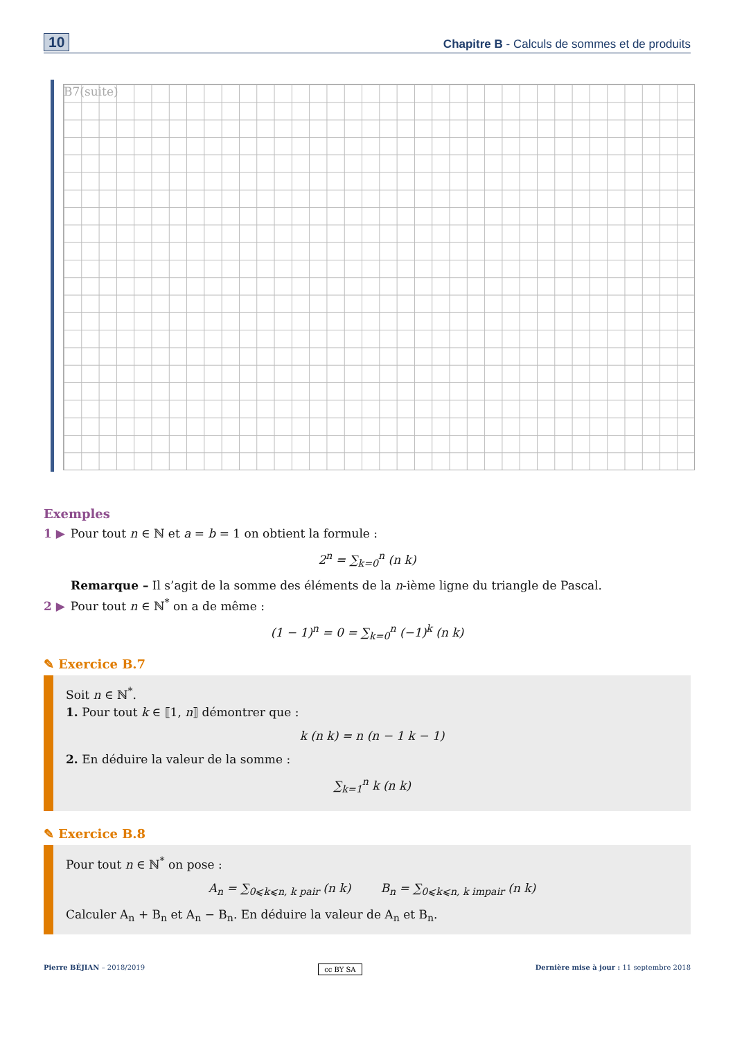10 Chapitre B - Calculs de sommes et de produits
B7(suite)
Exemples
1 ▶ Pour tout n ∈ ℕ et a = b = 1 on obtient la formule :
2<sup>n</sup> = ∑<sub>k=0</sub><sup>n</sup> (n k)
Remarque – Il s’agit de la somme des éléments de la n-ième ligne du triangle de Pascal.
2 ▶ Pour tout n ∈ ℕ<sup>*</sup> on a de même :
(1 − 1)<sup>n</sup> = 0 = ∑<sub>k=0</sub><sup>n</sup> (−1)<sup>k</sup> (n k)
✎ Exercice B.7
Soit n ∈ ℕ<sup>*</sup>.
1. Pour tout k ∈ ⟦1, n⟧ démontrer que :
k (n k) = n (n − 1 k − 1)
2. En déduire la valeur de la somme :
∑<sub>k=1</sub><sup>n</sup> k (n k)
✎ Exercice B.8
Pour tout n ∈ ℕ<sup>*</sup> on pose :
A<sub>n</sub> = ∑<sub>0⩽k⩽n, k pair</sub> (n k) B<sub>n</sub> = ∑<sub>0⩽k⩽n, k impair</sub> (n k)
Calculer A<sub>n</sub> + B<sub>n</sub> et A<sub>n</sub> − B<sub>n</sub>. En déduire la valeur de A<sub>n</sub> et B<sub>n</sub>.
Pierre BÉJIAN – 2018/2019 cc BY SA Dernière mise à jour : 11 septembre 2018